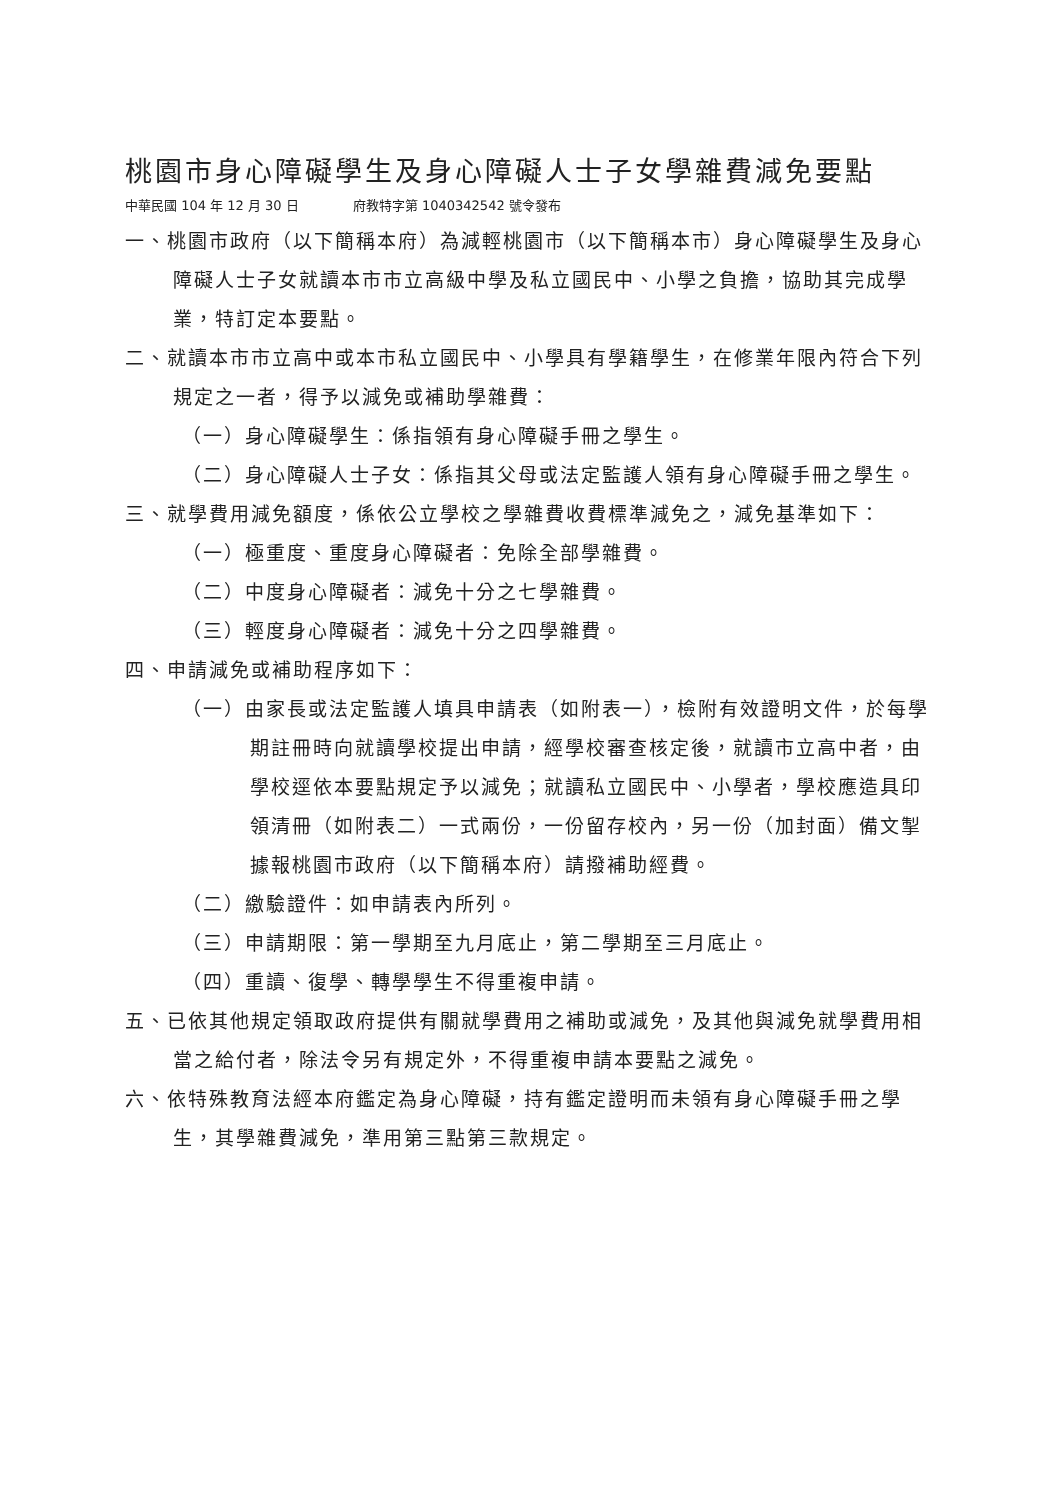桃園市身心障礙學生及身心障礙人士子女學雜費減免要點
中華民國 104 年 12 月 30 日 府教特字第 1040342542 號令發布
一、桃園市政府（以下簡稱本府）為減輕桃園市（以下簡稱本市）身心障礙學生及身心障礙人士子女就讀本市市立高級中學及私立國民中、小學之負擔，協助其完成學業，特訂定本要點。
二、就讀本市市立高中或本市私立國民中、小學具有學籍學生，在修業年限內符合下列規定之一者，得予以減免或補助學雜費：
（一）身心障礙學生：係指領有身心障礙手冊之學生。
（二）身心障礙人士子女：係指其父母或法定監護人領有身心障礙手冊之學生。
三、就學費用減免額度，係依公立學校之學雜費收費標準減免之，減免基準如下：
（一）極重度、重度身心障礙者：免除全部學雜費。
（二）中度身心障礙者：減免十分之七學雜費。
（三）輕度身心障礙者：減免十分之四學雜費。
四、申請減免或補助程序如下：
（一）由家長或法定監護人填具申請表（如附表一），檢附有效證明文件，於每學期註冊時向就讀學校提出申請，經學校審查核定後，就讀市立高中者，由學校逕依本要點規定予以減免；就讀私立國民中、小學者，學校應造具印領清冊（如附表二）一式兩份，一份留存校內，另一份（加封面）備文掣據報桃園市政府（以下簡稱本府）請撥補助經費。
（二）繳驗證件：如申請表內所列。
（三）申請期限：第一學期至九月底止，第二學期至三月底止。
（四）重讀、復學、轉學學生不得重複申請。
五、已依其他規定領取政府提供有關就學費用之補助或減免，及其他與減免就學費用相當之給付者，除法令另有規定外，不得重複申請本要點之減免。
六、依特殊教育法經本府鑑定為身心障礙，持有鑑定證明而未領有身心障礙手冊之學生，其學雜費減免，準用第三點第三款規定。